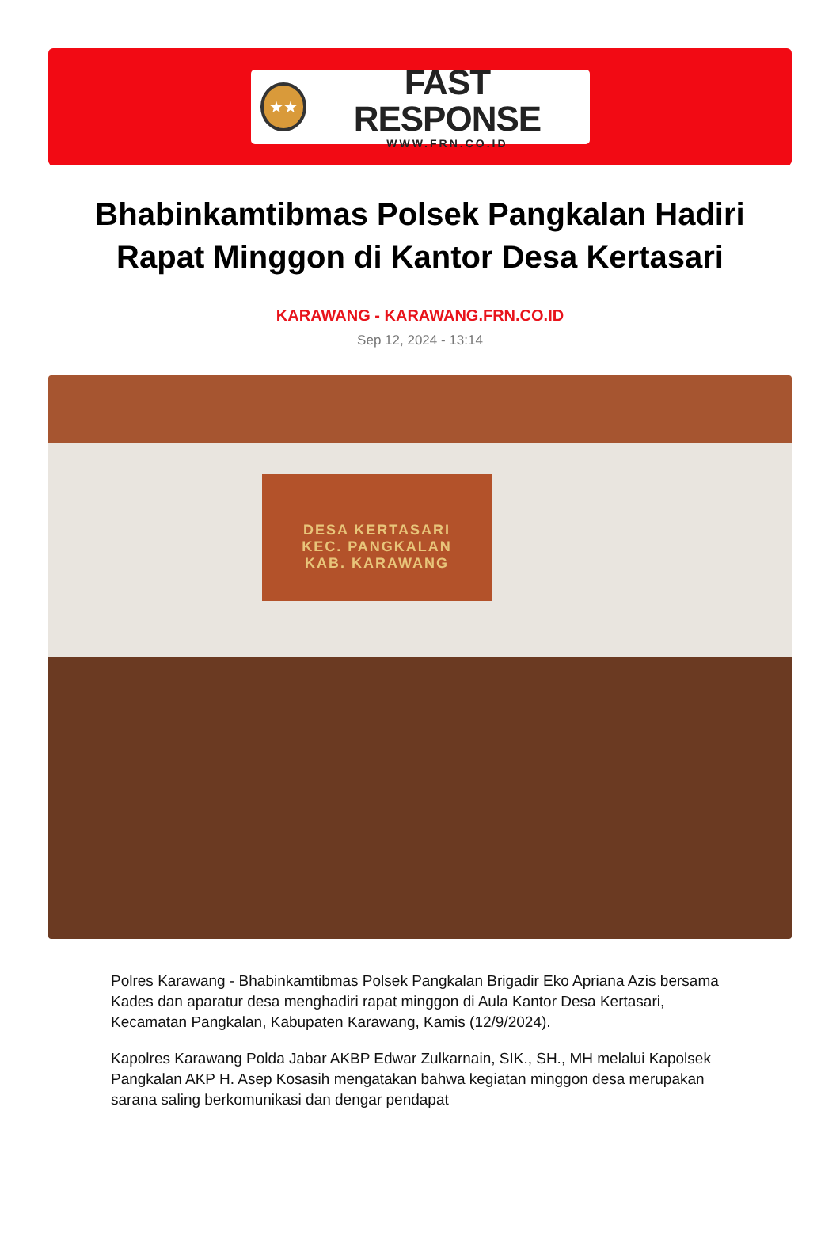★★
FAST RESPONSE
WWW.FRN.CO.ID
Bhabinkamtibmas Polsek Pangkalan Hadiri Rapat Minggon di Kantor Desa Kertasari
KARAWANG - KARAWANG.FRN.CO.ID
Sep 12, 2024 - 13:14
DESA KERTASARI
KEC. PANGKALAN
KAB. KARAWANG
Polres Karawang - Bhabinkamtibmas Polsek Pangkalan Brigadir Eko Apriana Azis bersama Kades dan aparatur desa menghadiri rapat minggon di Aula Kantor Desa Kertasari, Kecamatan Pangkalan, Kabupaten Karawang, Kamis (12/9/2024).
Kapolres Karawang Polda Jabar AKBP Edwar Zulkarnain, SIK., SH., MH melalui Kapolsek Pangkalan AKP H. Asep Kosasih mengatakan bahwa kegiatan minggon desa merupakan sarana saling berkomunikasi dan dengar pendapat